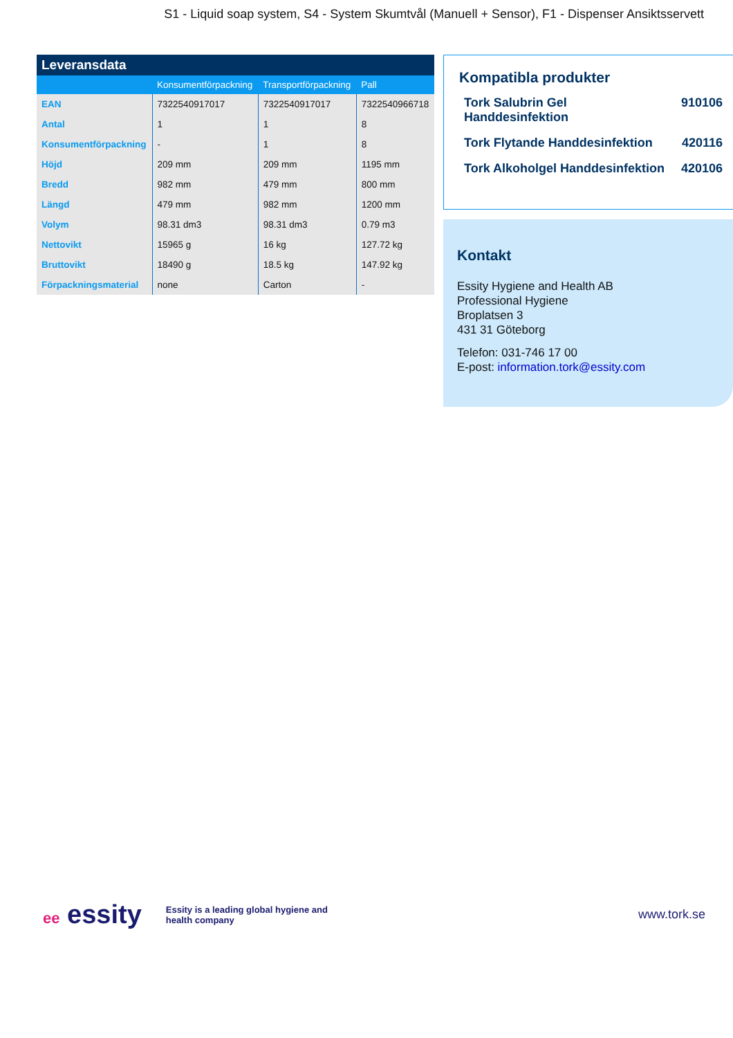S1 - Liquid soap system, S4 - System Skumtvål (Manuell + Sensor), F1 - Dispenser Ansiktsservett
Leveransdata
| | Konsumentförpackning | Transportförpackning | Pall |
| --- | --- | --- | --- |
| EAN | 7322540917017 | 7322540917017 | 7322540966718 |
| Antal | 1 | 1 | 8 |
| Konsumentförpackning | - | 1 | 8 |
| Höjd | 209 mm | 209 mm | 1195 mm |
| Bredd | 982 mm | 479 mm | 800 mm |
| Längd | 479 mm | 982 mm | 1200 mm |
| Volym | 98.31 dm3 | 98.31 dm3 | 0.79 m3 |
| Nettovikt | 15965 g | 16 kg | 127.72 kg |
| Bruttovikt | 18490 g | 18.5 kg | 147.92 kg |
| Förpackningsmaterial | none | Carton | - |
Kompatibla produkter
Tork Salubrin Gel
Handdesinfektion 910106
Tork Flytande Handdesinfektion 420116
Tork Alkoholgel Handdesinfektion 420106
Kontakt
Essity Hygiene and Health AB
Professional Hygiene
Broplatsen 3
431 31 Göteborg
Telefon: 031-746 17 00
E-post: information.tork@essity.com
ee essity
Essity is a leading global hygiene and health company
www.tork.se